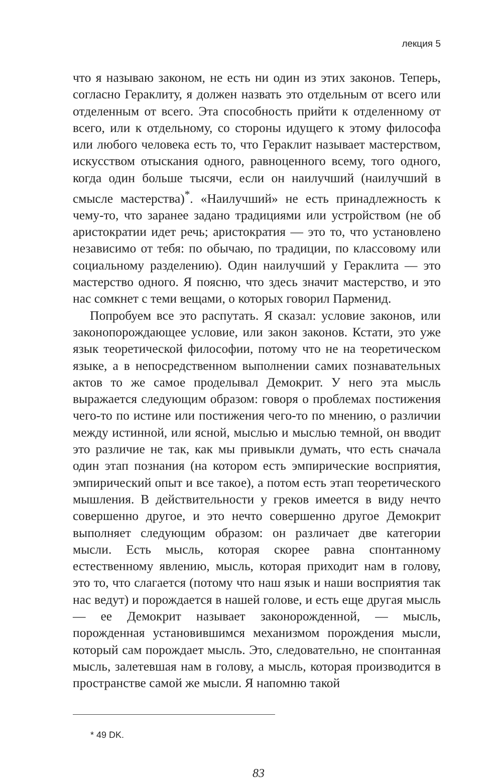лекция 5
что я называю законом, не есть ни один из этих законов. Теперь, согласно Гераклиту, я должен назвать это отдельным от всего или отделенным от всего. Эта способность прийти к отделенному от всего, или к отдельному, со стороны идущего к этому философа или любого человека есть то, что Гераклит называет мастерством, искусством отыскания одного, равноценного всему, того одного, когда один больше тысячи, если он наилучший (наилучший в смысле мастерства)<sup>*</sup>. «Наилучший» не есть принадлежность к чему-то, что заранее задано традициями или устройством (не об аристократии идет речь; аристократия — это то, что установлено независимо от тебя: по обычаю, по традиции, по классовому или социальному разделению). Один наилучший у Гераклита — это мастерство одного. Я поясню, что здесь значит мастерство, и это нас сомкнет с теми вещами, о которых говорил Парменид.
Попробуем все это распутать. Я сказал: условие законов, или законопорождающее условие, или закон законов. Кстати, это уже язык теоретической философии, потому что не на теоретическом языке, а в непосредственном выполнении самих познавательных актов то же самое проделывал Демокрит. У него эта мысль выражается следующим образом: говоря о проблемах постижения чего-то по истине или постижения чего-то по мнению, о различии между истинной, или ясной, мыслью и мыслью темной, он вводит это различие не так, как мы привыкли думать, что есть сначала один этап познания (на котором есть эмпирические восприятия, эмпирический опыт и все такое), а потом есть этап теоретического мышления. В действительности у греков имеется в виду нечто совершенно другое, и это нечто совершенно другое Демокрит выполняет следующим образом: он различает две категории мысли. Есть мысль, которая скорее равна спонтанному естественному явлению, мысль, которая приходит нам в голову, это то, что слагается (потому что наш язык и наши восприятия так нас ведут) и порождается в нашей голове, и есть еще другая мысль — ее Демокрит называет законорожденной, — мысль, порожденная установившимся механизмом порождения мысли, который сам порождает мысль. Это, следовательно, не спонтанная мысль, залетевшая нам в голову, а мысль, которая производится в пространстве самой же мысли. Я напомню такой
* 49 DK.
83